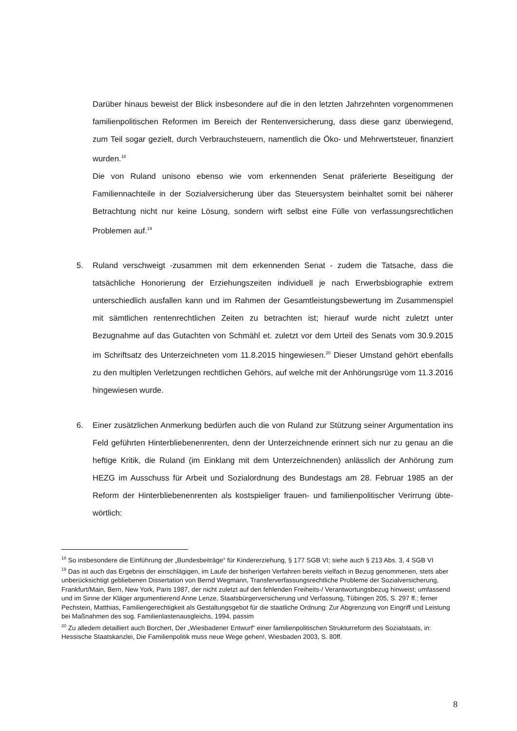Darüber hinaus beweist der Blick insbesondere auf die in den letzten Jahrzehnten vorgenommenen familienpolitischen Reformen im Bereich der Rentenversicherung, dass diese ganz überwiegend, zum Teil sogar gezielt, durch Verbrauchsteuern, namentlich die Öko- und Mehrwertsteuer, finanziert wurden.<sup>18</sup>
Die von Ruland unisono ebenso wie vom erkennenden Senat präferierte Beseitigung der Familiennachteile in der Sozialversicherung über das Steuersystem beinhaltet somit bei näherer Betrachtung nicht nur keine Lösung, sondern wirft selbst eine Fülle von verfassungsrechtlichen Problemen auf.<sup>19</sup>
5. Ruland verschweigt -zusammen mit dem erkennenden Senat - zudem die Tatsache, dass die tatsächliche Honorierung der Erziehungszeiten individuell je nach Erwerbsbiographie extrem unterschiedlich ausfallen kann und im Rahmen der Gesamtleistungsbewertung im Zusammenspiel mit sämtlichen rentenrechtlichen Zeiten zu betrachten ist; hierauf wurde nicht zuletzt unter Bezugnahme auf das Gutachten von Schmähl et. zuletzt vor dem Urteil des Senats vom 30.9.2015 im Schriftsatz des Unterzeichneten vom 11.8.2015 hingewiesen.<sup>20</sup> Dieser Umstand gehört ebenfalls zu den multiplen Verletzungen rechtlichen Gehörs, auf welche mit der Anhörungsrüge vom 11.3.2016 hingewiesen wurde.
6. Einer zusätzlichen Anmerkung bedürfen auch die von Ruland zur Stützung seiner Argumentation ins Feld geführten Hinterbliebenenrenten, denn der Unterzeichnende erinnert sich nur zu genau an die heftige Kritik, die Ruland (im Einklang mit dem Unterzeichnenden) anlässlich der Anhörung zum HEZG im Ausschuss für Arbeit und Sozialordnung des Bundestags am 28. Februar 1985 an der Reform der Hinterbliebenenrenten als kostspieliger frauen- und familienpolitischer Verirrung übte- wörtlich:
<sup>18</sup> So insbesondere die Einführung der „Bundesbeiträge“ für Kindererziehung, § 177 SGB VI; siehe auch § 213 Abs. 3, 4 SGB VI
<sup>19</sup> Das ist auch das Ergebnis der einschlägigen, im Laufe der bisherigen Verfahren bereits vielfach in Bezug genommenen, stets aber unberücksichtigt gebliebenen Dissertation von Bernd Wegmann, Transferverfassungsrechtliche Probleme der Sozialversicherung, Frankfurt/Main, Bern, New York, Paris 1987, der nicht zuletzt auf den fehlenden Freiheits-/ Verantwortungsbezug hinweist; umfassend und im Sinne der Kläger argumentierend Anne Lenze, Staatsbürgerversicherung und Verfassung, Tübingen 205, S. 297 ff.; ferner Pechstein, Matthias, Familiengerechtigkeit als Gestaltungsgebot für die staatliche Ordnung: Zur Abgrenzung von Eingriff und Leistung bei Maßnahmen des sog. Familienlastenausgleichs, 1994, passim
<sup>20</sup> Zu alledem detailliert auch Borchert, Der „Wiesbadener Entwurf“ einer familienpolitischen Strukturreform des Sozialstaats, in: Hessische Staatskanzlei, Die Familienpolitik muss neue Wege gehen!, Wiesbaden 2003, S. 80ff.
8